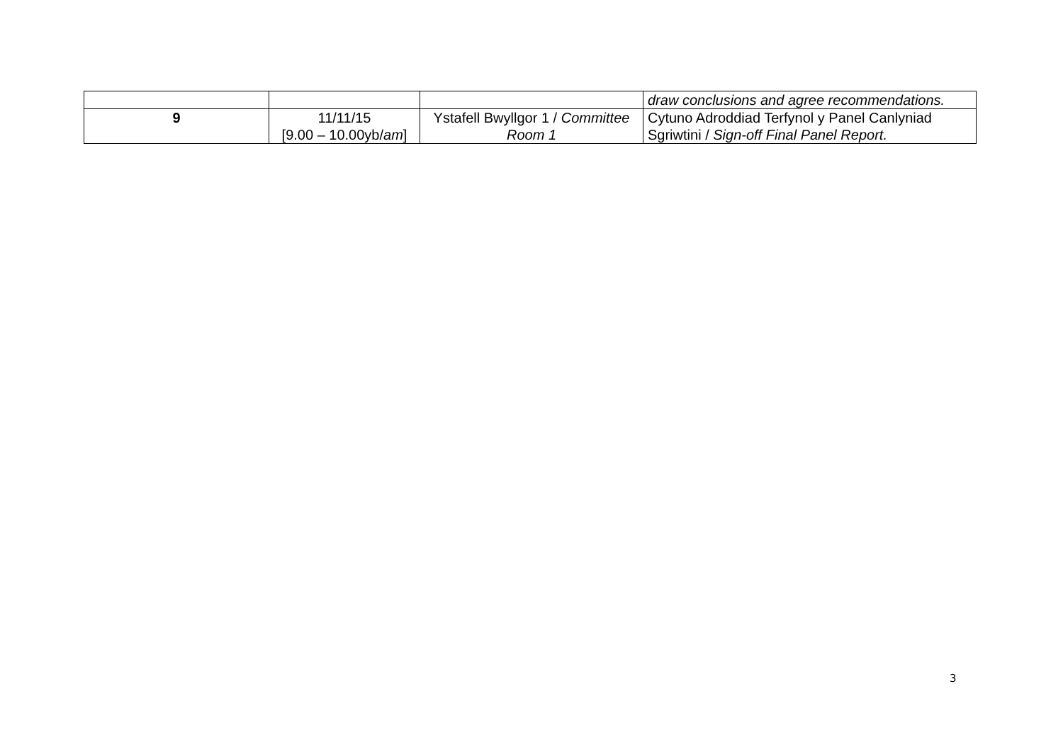| | | | draw conclusions and agree recommendations. |
| 9 | 11/11/15 [9.00 – 10.00yb/ am ] | Ystafell Bwyllgor 1 / Committee Room 1 | Cytuno Adroddiad Terfynol y Panel Canlyniad Sgriwtini / Sign-off Final Panel Report. |
3